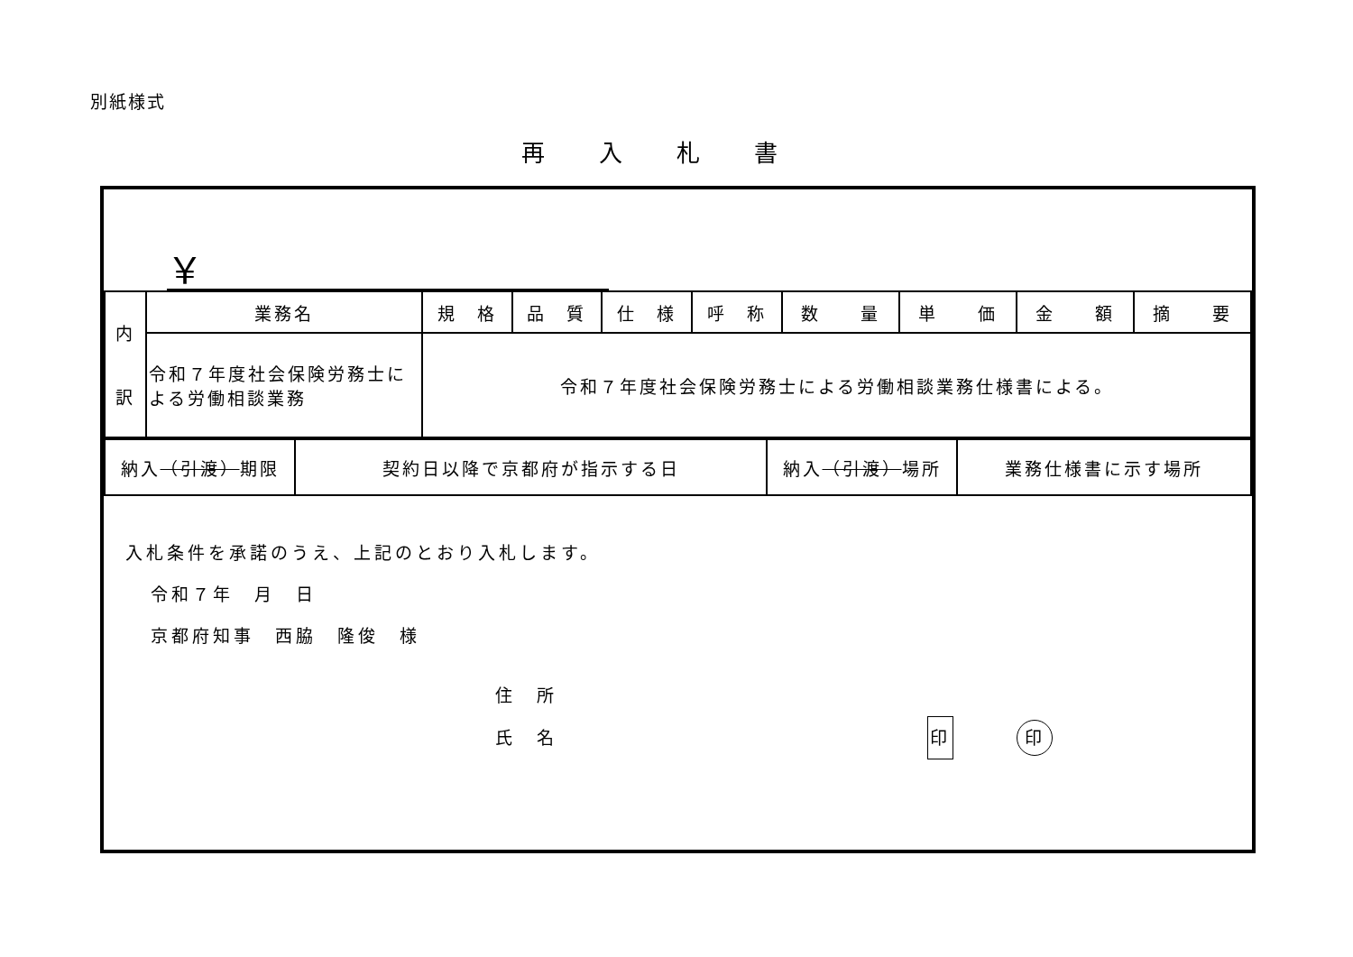別紙様式
再入札書
￥
| 内 訳 | 業務名 | 規 格 | 品 質 | 仕 様 | 呼 称 | 数 量 | 単 価 | 金 額 | 摘 要 |
| | 令和７年度社会保険労務士による労働相談業務 | 令和７年度社会保険労務士による労働相談業務仕様書による。 | | | | | | | |
| 納入 （引渡） 期限 | 契約日以降で京都府が指示する日 | 納入 （引渡） 場所 | 業務仕様書に示す場所 |
入札条件を承諾のうえ、上記のとおり入札します。
令和７年　月　日
京都府知事　西脇　隆俊　様
住　所
氏　名 印 印